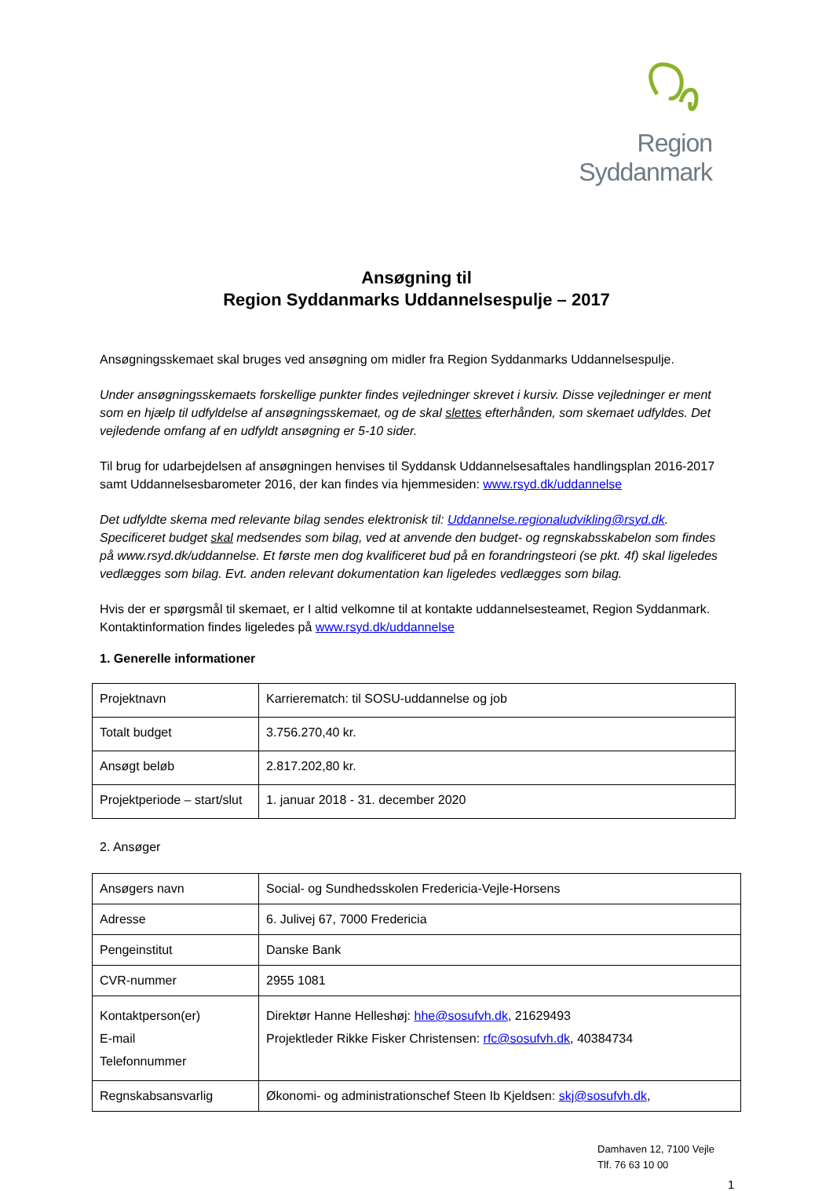Region Syddanmark
Ansøgning til
Region Syddanmarks Uddannelsespulje – 2017
Ansøgningsskemaet skal bruges ved ansøgning om midler fra Region Syddanmarks Uddannelsespulje.
Under ansøgningsskemaets forskellige punkter findes vejledninger skrevet i kursiv. Disse vejledninger er ment som en hjælp til udfyldelse af ansøgningsskemaet, og de skal slettes efterhånden, som skemaet udfyldes. Det vejledende omfang af en udfyldt ansøgning er 5-10 sider.
Til brug for udarbejdelsen af ansøgningen henvises til Syddansk Uddannelsesaftales handlingsplan 2016-2017 samt Uddannelsesbarometer 2016, der kan findes via hjemmesiden: www.rsyd.dk/uddannelse
Det udfyldte skema med relevante bilag sendes elektronisk til: Uddannelse.regionaludvikling@rsyd.dk. Specificeret budget skal medsendes som bilag, ved at anvende den budget- og regnskabsskabelon som findes på www.rsyd.dk/uddannelse. Et første men dog kvalificeret bud på en forandringsteori (se pkt. 4f) skal ligeledes vedlægges som bilag. Evt. anden relevant dokumentation kan ligeledes vedlægges som bilag.
Hvis der er spørgsmål til skemaet, er I altid velkomne til at kontakte uddannelsesteamet, Region Syddanmark. Kontaktinformation findes ligeledes på www.rsyd.dk/uddannelse
1. Generelle informationer
| Projektnavn | Karrierematch: til SOSU-uddannelse og job |
| Totalt budget | 3.756.270,40 kr. |
| Ansøgt beløb | 2.817.202,80 kr. |
| Projektperiode – start/slut | 1. januar 2018 - 31. december 2020 |
2. Ansøger
| Ansøgers navn | Social- og Sundhedsskolen Fredericia-Vejle-Horsens |
| Adresse | 6. Julivej 67, 7000 Fredericia |
| Pengeinstitut | Danske Bank |
| CVR-nummer | 2955 1081 |
| Kontaktperson(er) E-mail Telefonnummer | Direktør Hanne Helleshøj: hhe@sosufvh.dk , 21629493 Projektleder Rikke Fisker Christensen: rfc@sosufvh.dk , 40384734 |
| Regnskabsansvarlig | Økonomi- og administrationschef Steen Ib Kjeldsen: skj@sosufvh.dk , |
Damhaven 12, 7100 Vejle
Tlf. 76 63 10 00
1